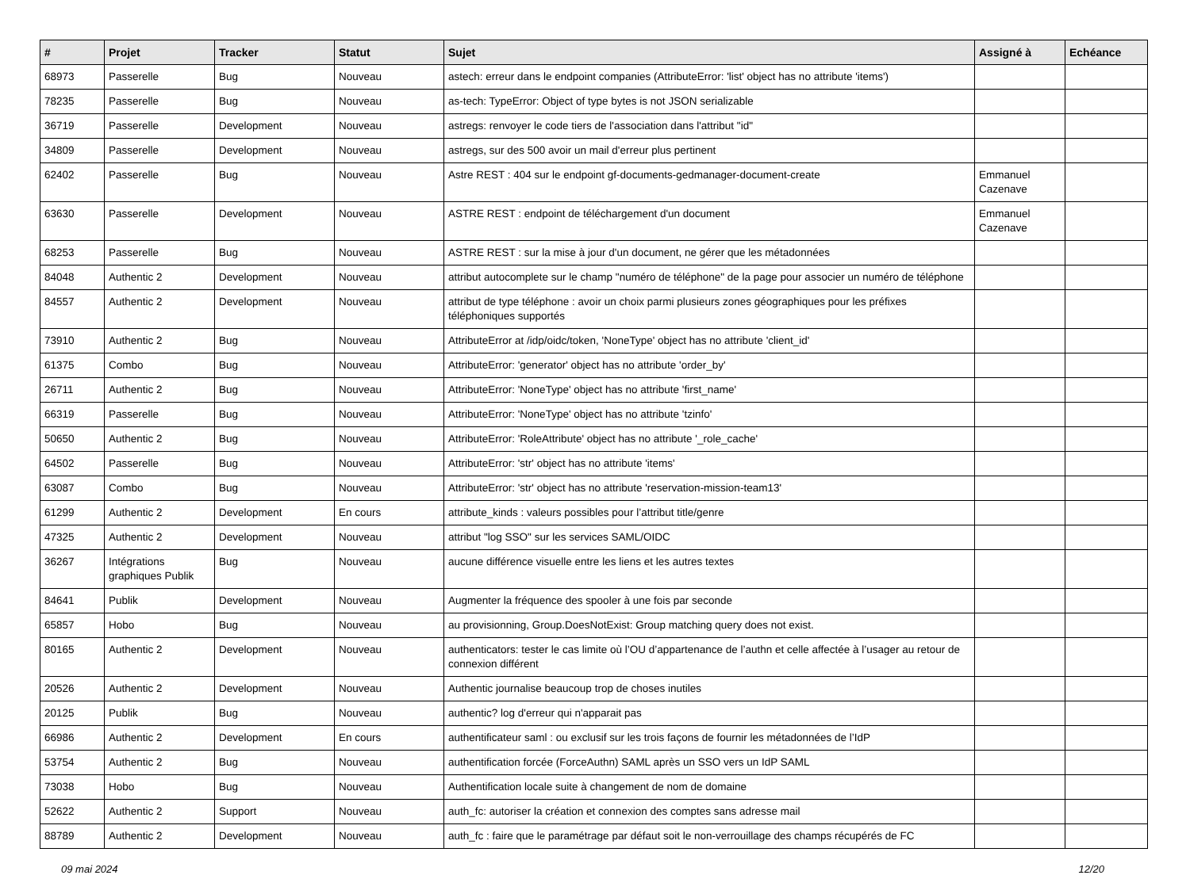| # | Projet | Tracker | Statut | Sujet | Assigné à | Echéance |
| --- | --- | --- | --- | --- | --- | --- |
| 68973 | Passerelle | Bug | Nouveau | astech: erreur dans le endpoint companies (AttributeError: 'list' object has no attribute 'items') | | |
| 78235 | Passerelle | Bug | Nouveau | as-tech: TypeError: Object of type bytes is not JSON serializable | | |
| 36719 | Passerelle | Development | Nouveau | astregs: renvoyer le code tiers de l'association dans l'attribut "id" | | |
| 34809 | Passerelle | Development | Nouveau | astregs, sur des 500 avoir un mail d'erreur plus pertinent | | |
| 62402 | Passerelle | Bug | Nouveau | Astre REST : 404 sur le endpoint gf-documents-gedmanager-document-create | Emmanuel Cazenave | |
| 63630 | Passerelle | Development | Nouveau | ASTRE REST : endpoint de téléchargement d'un document | Emmanuel Cazenave | |
| 68253 | Passerelle | Bug | Nouveau | ASTRE REST : sur la mise à jour d'un document, ne gérer que les métadonnées | | |
| 84048 | Authentic 2 | Development | Nouveau | attribut autocomplete sur le champ "numéro de téléphone" de la page pour associer un numéro de téléphone | | |
| 84557 | Authentic 2 | Development | Nouveau | attribut de type téléphone : avoir un choix parmi plusieurs zones géographiques pour les préfixes téléphoniques supportés | | |
| 73910 | Authentic 2 | Bug | Nouveau | AttributeError at /idp/oidc/token, 'NoneType' object has no attribute 'client_id' | | |
| 61375 | Combo | Bug | Nouveau | AttributeError: 'generator' object has no attribute 'order_by' | | |
| 26711 | Authentic 2 | Bug | Nouveau | AttributeError: 'NoneType' object has no attribute 'first_name' | | |
| 66319 | Passerelle | Bug | Nouveau | AttributeError: 'NoneType' object has no attribute 'tzinfo' | | |
| 50650 | Authentic 2 | Bug | Nouveau | AttributeError: 'RoleAttribute' object has no attribute '_role_cache' | | |
| 64502 | Passerelle | Bug | Nouveau | AttributeError: 'str' object has no attribute 'items' | | |
| 63087 | Combo | Bug | Nouveau | AttributeError: 'str' object has no attribute 'reservation-mission-team13' | | |
| 61299 | Authentic 2 | Development | En cours | attribute_kinds : valeurs possibles pour l’attribut title/genre | | |
| 47325 | Authentic 2 | Development | Nouveau | attribut "log SSO" sur les services SAML/OIDC | | |
| 36267 | Intégrations graphiques Publik | Bug | Nouveau | aucune différence visuelle entre les liens et les autres textes | | |
| 84641 | Publik | Development | Nouveau | Augmenter la fréquence des spooler à une fois par seconde | | |
| 65857 | Hobo | Bug | Nouveau | au provisionning, Group.DoesNotExist: Group matching query does not exist. | | |
| 80165 | Authentic 2 | Development | Nouveau | authenticators: tester le cas limite où l’OU d’appartenance de l’authn et celle affectée à l’usager au retour de connexion différent | | |
| 20526 | Authentic 2 | Development | Nouveau | Authentic journalise beaucoup trop de choses inutiles | | |
| 20125 | Publik | Bug | Nouveau | authentic? log d'erreur qui n'apparait pas | | |
| 66986 | Authentic 2 | Development | En cours | authentificateur saml : ou exclusif sur les trois façons de fournir les métadonnées de l’IdP | | |
| 53754 | Authentic 2 | Bug | Nouveau | authentification forcée (ForceAuthn) SAML après un SSO vers un IdP SAML | | |
| 73038 | Hobo | Bug | Nouveau | Authentification locale suite à changement de nom de domaine | | |
| 52622 | Authentic 2 | Support | Nouveau | auth_fc: autoriser la création et connexion des comptes sans adresse mail | | |
| 88789 | Authentic 2 | Development | Nouveau | auth_fc : faire que le paramétrage par défaut soit le non-verrouillage des champs récupérés de FC | | |
09 mai 2024 12/20